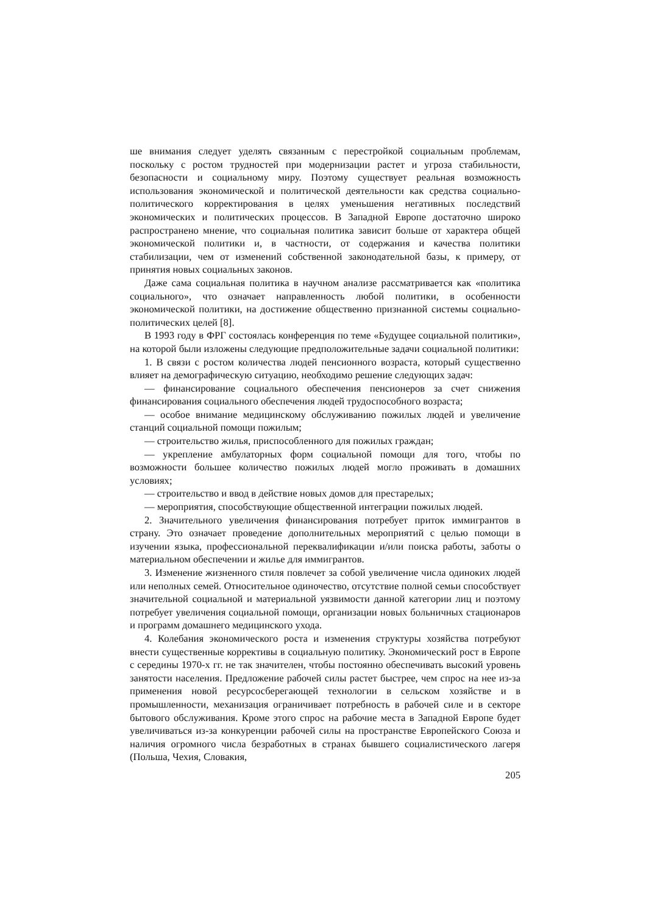ше внимания следует уделять связанным с перестройкой социальным проблемам, поскольку с ростом трудностей при модернизации растет и угроза стабильности, безопасности и социальному миру. Поэтому существует реальная возможность использования экономической и политической деятельности как средства социально-политического корректирования в целях уменьшения негативных последствий экономических и политических процессов. В Западной Европе достаточно широко распространено мнение, что социальная политика зависит больше от характера общей экономической политики и, в частности, от содержания и качества политики стабилизации, чем от изменений собственной законодательной базы, к примеру, от принятия новых социальных законов.
Даже сама социальная политика в научном анализе рассматривается как «политика социального», что означает направленность любой политики, в особенности экономической политики, на достижение общественно признанной системы социально-политических целей [8].
В 1993 году в ФРГ состоялась конференция по теме «Будущее социальной политики», на которой были изложены следующие предположительные задачи социальной политики:
1. В связи с ростом количества людей пенсионного возраста, который существенно влияет на демографическую ситуацию, необходимо решение следующих задач:
— финансирование социального обеспечения пенсионеров за счет снижения финансирования социального обеспечения людей трудоспособного возраста;
— особое внимание медицинскому обслуживанию пожилых людей и увеличение станций социальной помощи пожилым;
— строительство жилья, приспособленного для пожилых граждан;
— укрепление амбулаторных форм социальной помощи для того, чтобы по возможности большее количество пожилых людей могло проживать в домашних условиях;
— строительство и ввод в действие новых домов для престарелых;
— мероприятия, способствующие общественной интеграции пожилых людей.
2. Значительного увеличения финансирования потребует приток иммигрантов в страну. Это означает проведение дополнительных мероприятий с целью помощи в изучении языка, профессиональной переквалификации и/или поиска работы, заботы о материальном обеспечении и жилье для иммигрантов.
3. Изменение жизненного стиля повлечет за собой увеличение числа одиноких людей или неполных семей. Относительное одиночество, отсутствие полной семьи способствует значительной социальной и материальной уязвимости данной категории лиц и поэтому потребует увеличения социальной помощи, организации новых больничных стационаров и программ домашнего медицинского ухода.
4. Колебания экономического роста и изменения структуры хозяйства потребуют внести существенные коррективы в социальную политику. Экономический рост в Европе с середины 1970-х гг. не так значителен, чтобы постоянно обеспечивать высокий уровень занятости населения. Предложение рабочей силы растет быстрее, чем спрос на нее из-за применения новой ресурсосберегающей технологии в сельском хозяйстве и в промышленности, механизация ограничивает потребность в рабочей силе и в секторе бытового обслуживания. Кроме этого спрос на рабочие места в Западной Европе будет увеличиваться из-за конкуренции рабочей силы на пространстве Европейского Союза и наличия огромного числа безработных в странах бывшего социалистического лагеря (Польша, Чехия, Словакия,
205